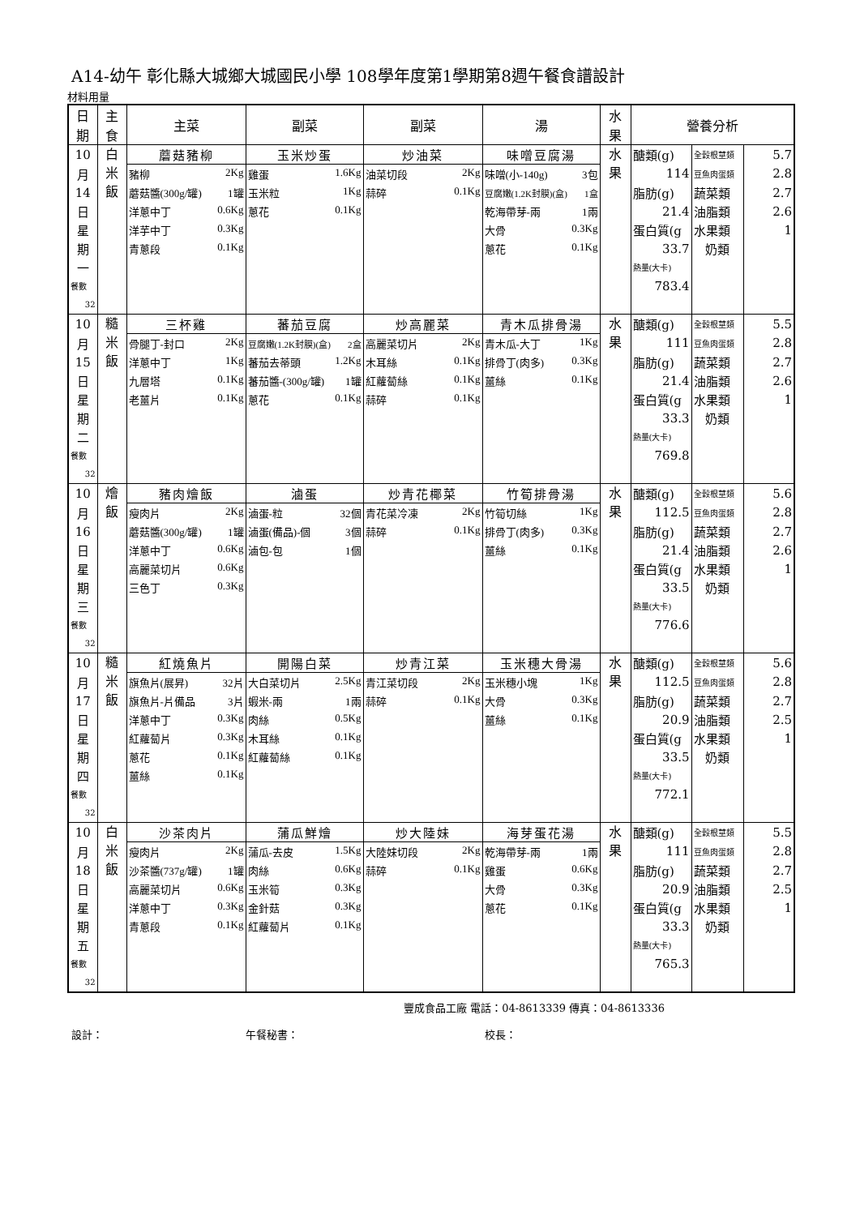A14-幼午 彰化縣大城鄉大城國民小學 108學年度第1學期第8週午餐食譜設計
材料用量
| 日 期 | 主 食 | 主菜 | 副菜 | 副菜 | 湯 | 水 果 | 營養分析 | | |
| --- | --- | --- | --- | --- | --- | --- | --- | --- | --- |
| 10 | 白 米 飯 | 蘑菇豬柳 | 玉米炒蛋 | 炒油菜 | 味噌豆腐湯 | 水 果 | 醣類(g) | 全穀根莖類 | 5.7 |
| 月 | | 豬柳 2Kg | 雞蛋 1.6Kg | 油菜切段 2Kg | 味噌(小-140g) 3包 | | 114 | 豆魚肉蛋類 | 2.8 |
| 14 | | 蘑菇醬(300g/罐) 1罐 | 玉米粒 1Kg | 蒜碎 0.1Kg | 豆腐嫩(1.2K封膜)(盒) 1盒 | | 脂肪(g) | 蔬菜類 | 2.7 |
| 日 | | 洋蔥中丁 0.6Kg | 蔥花 0.1Kg | | 乾海帶芽-兩 1兩 | | 21.4 | 油脂類 | 2.6 |
| 星 | | 洋芋中丁 0.3Kg | | | 大骨 0.3Kg | | 蛋白質(g | 水果類 | 1 |
| 期 | | 青蔥段 0.1Kg | | | 蔥花 0.1Kg | | 33.7 | 奶類 | |
| 一 | | | | | | | 熱量(大卡) | | |
| 餐數 | | | | | | | 783.4 | | |
| 32 | | | | | | | | | |
| 10 | 糙 米 飯 | 三杯雞 | 蕃茄豆腐 | 炒高麗菜 | 青木瓜排骨湯 | 水 果 | 醣類(g) | 全穀根莖類 | 5.5 |
| 月 | | 骨腿丁-封口 2Kg | 豆腐嫩(1.2K封膜)(盒) 2盒 | 高麗菜切片 2Kg | 青木瓜-大丁 1Kg | | 111 | 豆魚肉蛋類 | 2.8 |
| 15 | | 洋蔥中丁 1Kg | 蕃茄去蒂頭 1.2Kg | 木耳絲 0.1Kg | 排骨丁(肉多) 0.3Kg | | 脂肪(g) | 蔬菜類 | 2.7 |
| 日 | | 九層塔 0.1Kg | 蕃茄醬-(300g/罐) 1罐 | 紅蘿蔔絲 0.1Kg | 薑絲 0.1Kg | | 21.4 | 油脂類 | 2.6 |
| 星 | | 老薑片 0.1Kg | 蔥花 0.1Kg | 蒜碎 0.1Kg | | | 蛋白質(g | 水果類 | 1 |
| 期 | | | | | | | 33.3 | 奶類 | |
| 二 | | | | | | | 熱量(大卡) | | |
| 餐數 | | | | | | | 769.8 | | |
| 32 | | | | | | | | | |
| 10 | 燴 飯 | 豬肉燴飯 | 滷蛋 | 炒青花椰菜 | 竹筍排骨湯 | 水 果 | 醣類(g) | 全穀根莖類 | 5.6 |
| 月 | | 瘦肉片 2Kg | 滷蛋-粒 32個 | 青花菜冷凍 2Kg | 竹筍切絲 1Kg | | 112.5 | 豆魚肉蛋類 | 2.8 |
| 16 | | 蘑菇醬(300g/罐) 1罐 | 滷蛋(備品)-個 3個 | 蒜碎 0.1Kg | 排骨丁(肉多) 0.3Kg | | 脂肪(g) | 蔬菜類 | 2.7 |
| 日 | | 洋蔥中丁 0.6Kg | 滷包-包 1個 | | 薑絲 0.1Kg | | 21.4 | 油脂類 | 2.6 |
| 星 | | 高麗菜切片 0.6Kg | | | | | 蛋白質(g | 水果類 | 1 |
| 期 | | 三色丁 0.3Kg | | | | | 33.5 | 奶類 | |
| 三 | | | | | | | 熱量(大卡) | | |
| 餐數 | | | | | | | 776.6 | | |
| 32 | | | | | | | | | |
| 10 | 糙 米 飯 | 紅燒魚片 | 開陽白菜 | 炒青江菜 | 玉米穗大骨湯 | 水 果 | 醣類(g) | 全穀根莖類 | 5.6 |
| 月 | | 旗魚片(展昇) 32片 | 大白菜切片 2.5Kg | 青江菜切段 2Kg | 玉米穗小塊 1Kg | | 112.5 | 豆魚肉蛋類 | 2.8 |
| 17 | | 旗魚片-片備品 3片 | 蝦米-兩 1兩 | 蒜碎 0.1Kg | 大骨 0.3Kg | | 脂肪(g) | 蔬菜類 | 2.7 |
| 日 | | 洋蔥中丁 0.3Kg | 肉絲 0.5Kg | | 薑絲 0.1Kg | | 20.9 | 油脂類 | 2.5 |
| 星 | | 紅蘿蔔片 0.3Kg | 木耳絲 0.1Kg | | | | 蛋白質(g | 水果類 | 1 |
| 期 | | 蔥花 0.1Kg | 紅蘿蔔絲 0.1Kg | | | | 33.5 | 奶類 | |
| 四 | | 薑絲 0.1Kg | | | | | 熱量(大卡) | | |
| 餐數 | | | | | | | 772.1 | | |
| 32 | | | | | | | | | |
| 10 | 白 米 飯 | 沙茶肉片 | 蒲瓜鮮燴 | 炒大陸妹 | 海芽蛋花湯 | 水 果 | 醣類(g) | 全穀根莖類 | 5.5 |
| 月 | | 瘦肉片 2Kg | 蒲瓜-去皮 1.5Kg | 大陸妹切段 2Kg | 乾海帶芽-兩 1兩 | | 111 | 豆魚肉蛋類 | 2.8 |
| 18 | | 沙茶醬(737g/罐) 1罐 | 肉絲 0.6Kg | 蒜碎 0.1Kg | 雞蛋 0.6Kg | | 脂肪(g) | 蔬菜類 | 2.7 |
| 日 | | 高麗菜切片 0.6Kg | 玉米筍 0.3Kg | | 大骨 0.3Kg | | 20.9 | 油脂類 | 2.5 |
| 星 | | 洋蔥中丁 0.3Kg | 金針菇 0.3Kg | | 蔥花 0.1Kg | | 蛋白質(g | 水果類 | 1 |
| 期 | | 青蔥段 0.1Kg | 紅蘿蔔片 0.1Kg | | | | 33.3 | 奶類 | |
| 五 | | | | | | | 熱量(大卡) | | |
| 餐數 | | | | | | | 765.3 | | |
| 32 | | | | | | | | | |
豐成食品工廠 電話：04-8613339 傳真：04-8613336
設計： 午餐秘書： 校長：